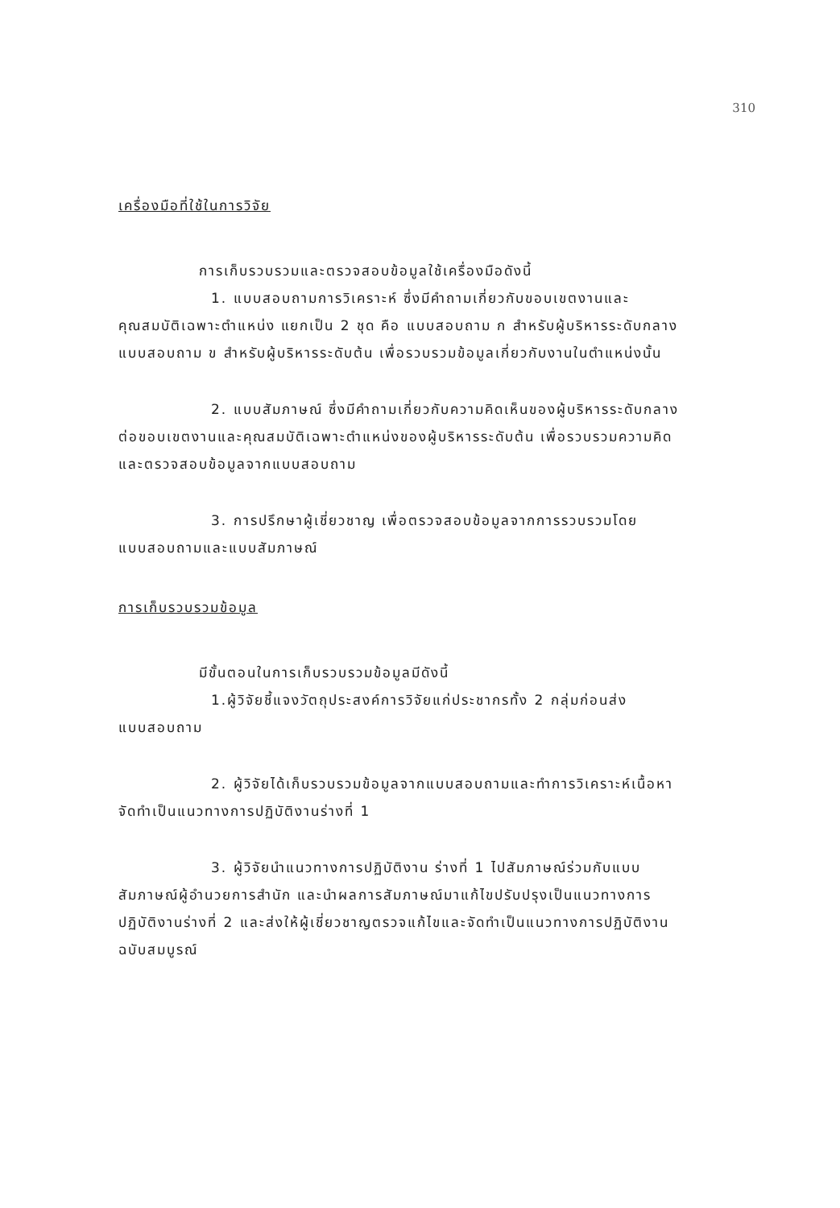310
เครื่องมือที่ใช้ในการวิจัย
การเก็บรวบรวมและตรวจสอบข้อมูลใช้เครื่องมือดังนี้
1. แบบสอบถามการวิเคราะห์ ซึ่งมีคำถามเกี่ยวกับขอบเขตงานและคุณสมบัติเฉพาะตำแหน่ง แยกเป็น 2 ชุด คือ แบบสอบถาม ก สำหรับผู้บริหารระดับกลาง แบบสอบถาม ข สำหรับผู้บริหารระดับต้น เพื่อรวบรวมข้อมูลเกี่ยวกับงานในตำแหน่งนั้น
2. แบบสัมภาษณ์ ซึ่งมีคำถามเกี่ยวกับความคิดเห็นของผู้บริหารระดับกลางต่อขอบเขตงานและคุณสมบัติเฉพาะตำแหน่งของผู้บริหารระดับต้น เพื่อรวบรวมความคิดและตรวจสอบข้อมูลจากแบบสอบถาม
3. การปรึกษาผู้เชี่ยวชาญ เพื่อตรวจสอบข้อมูลจากการรวบรวมโดยแบบสอบถามและแบบสัมภาษณ์
การเก็บรวบรวมข้อมูล
มีขั้นตอนในการเก็บรวบรวมข้อมูลมีดังนี้
1.ผู้วิจัยชี้แจงวัตถุประสงค์การวิจัยแก่ประชากรทั้ง 2 กลุ่มก่อนส่งแบบสอบถาม
2. ผู้วิจัยได้เก็บรวบรวมข้อมูลจากแบบสอบถามและทำการวิเคราะห์เนื้อหาจัดทำเป็นแนวทางการปฏิบัติงานร่างที่ 1
3. ผู้วิจัยนำแนวทางการปฏิบัติงาน ร่างที่ 1 ไปสัมภาษณ์ร่วมกับแบบสัมภาษณ์ผู้อำนวยการสำนัก และนำผลการสัมภาษณ์มาแก้ไขปรับปรุงเป็นแนวทางการปฏิบัติงานร่างที่ 2 และส่งให้ผู้เชี่ยวชาญตรวจแก้ไขและจัดทำเป็นแนวทางการปฏิบัติงานฉบับสมบูรณ์